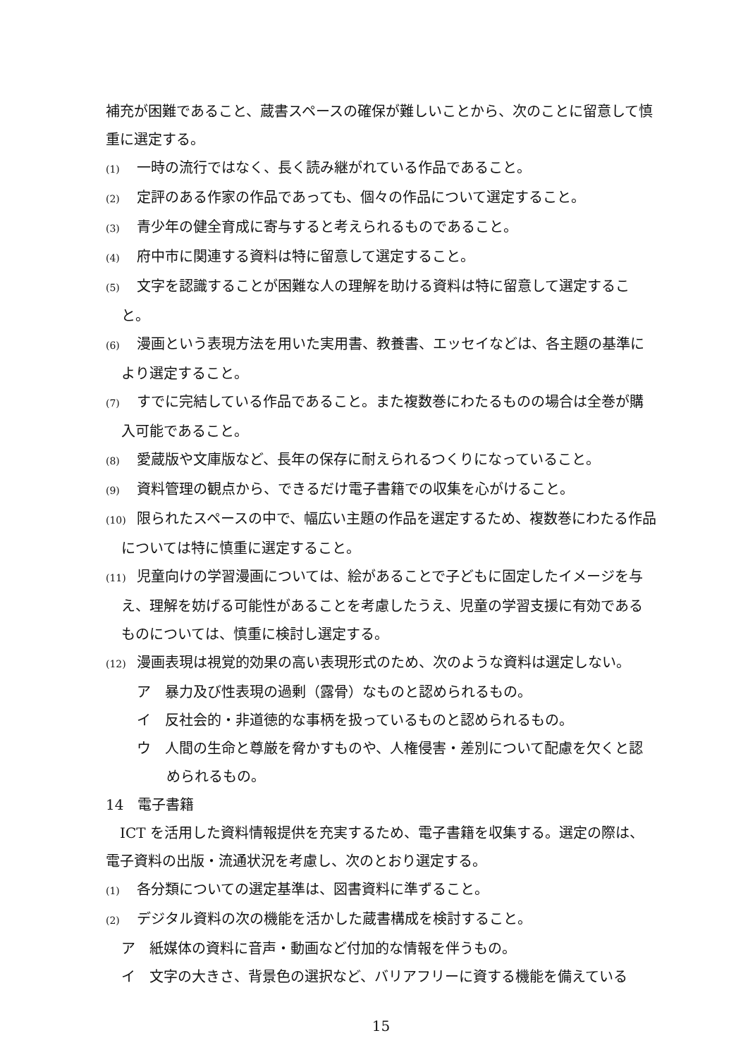補充が困難であること、蔵書スペースの確保が難しいことから、次のことに留意して慎重に選定する。
(1) 一時の流行ではなく、長く読み継がれている作品であること。
(2) 定評のある作家の作品であっても、個々の作品について選定すること。
(3) 青少年の健全育成に寄与すると考えられるものであること。
(4) 府中市に関連する資料は特に留意して選定すること。
(5) 文字を認識することが困難な人の理解を助ける資料は特に留意して選定すること。
(6) 漫画という表現方法を用いた実用書、教養書、エッセイなどは、各主題の基準により選定すること。
(7) すでに完結している作品であること。また複数巻にわたるものの場合は全巻が購入可能であること。
(8) 愛蔵版や文庫版など、長年の保存に耐えられるつくりになっていること。
(9) 資料管理の観点から、できるだけ電子書籍での収集を心がけること。
(10) 限られたスペースの中で、幅広い主題の作品を選定するため、複数巻にわたる作品については特に慎重に選定すること。
(11) 児童向けの学習漫画については、絵があることで子どもに固定したイメージを与え、理解を妨げる可能性があることを考慮したうえ、児童の学習支援に有効であるものについては、慎重に検討し選定する。
(12) 漫画表現は視覚的効果の高い表現形式のため、次のような資料は選定しない。
ア　暴力及び性表現の過剰（露骨）なものと認められるもの。
イ　反社会的・非道徳的な事柄を扱っているものと認められるもの。
ウ　人間の生命と尊厳を脅かすものや、人権侵害・差別について配慮を欠くと認められるもの。
14　電子書籍
　ICT を活用した資料情報提供を充実するため、電子書籍を収集する。選定の際は、電子資料の出版・流通状況を考慮し、次のとおり選定する。
(1) 各分類についての選定基準は、図書資料に準ずること。
(2) デジタル資料の次の機能を活かした蔵書構成を検討すること。
ア　紙媒体の資料に音声・動画など付加的な情報を伴うもの。
イ　文字の大きさ、背景色の選択など、バリアフリーに資する機能を備えている
15